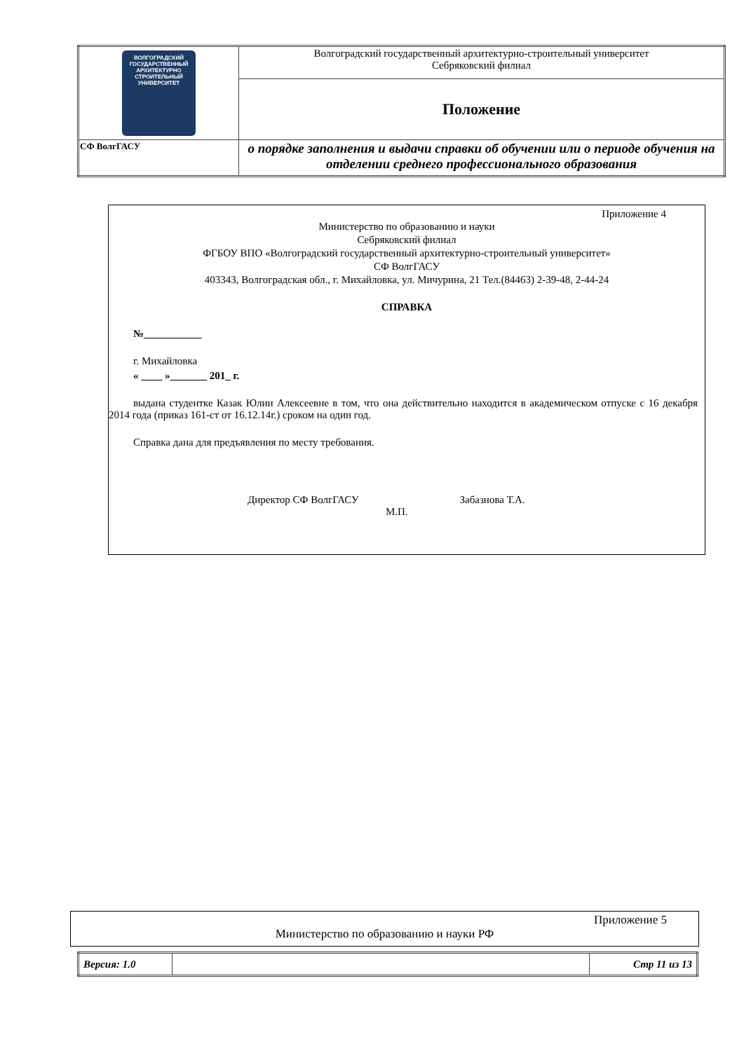| ВОЛГОГРАДСКИЙ ГОСУДАРСТВЕННЫЙ АРХИТЕКТУРНО СТРОИТЕЛЬНЫЙ УНИВЕРСИТЕТ | Волгоградский государственный архитектурно-строительный университет Себряковский филиал |
| | Положение |
| СФ ВолгГАСУ | о порядке заполнения и выдачи справки об обучении или о периоде обучения на отделении среднего профессионального образования |
Приложение 4
Министерство по образованию и науки
Себряковский филиал
ФГБОУ ВПО «Волгоградский государственный архитектурно-строительный университет»
СФ ВолгГАСУ
403343, Волгоградская обл., г. Михайловка, ул. Мичурина, 21 Тел.(84463) 2-39-48, 2-44-24
СПРАВКА
№___________
г. Михайловка
« ____ »_______ 201_ г.
выдана студентке Казак Юлии Алексеевне в том, что она действительно находится в академическом отпуске с 16 декабря 2014 года (приказ 161-ст от 16.12.14г.) сроком на один год.
Справка дана для предъявления по месту требования.
Директор СФ ВолгГАСУ Забазнова Т.А.
М.П.
Приложение 5
Министерство по образованию и науки РФ
| Версия: 1.0 | | Стр 11 из 13 |